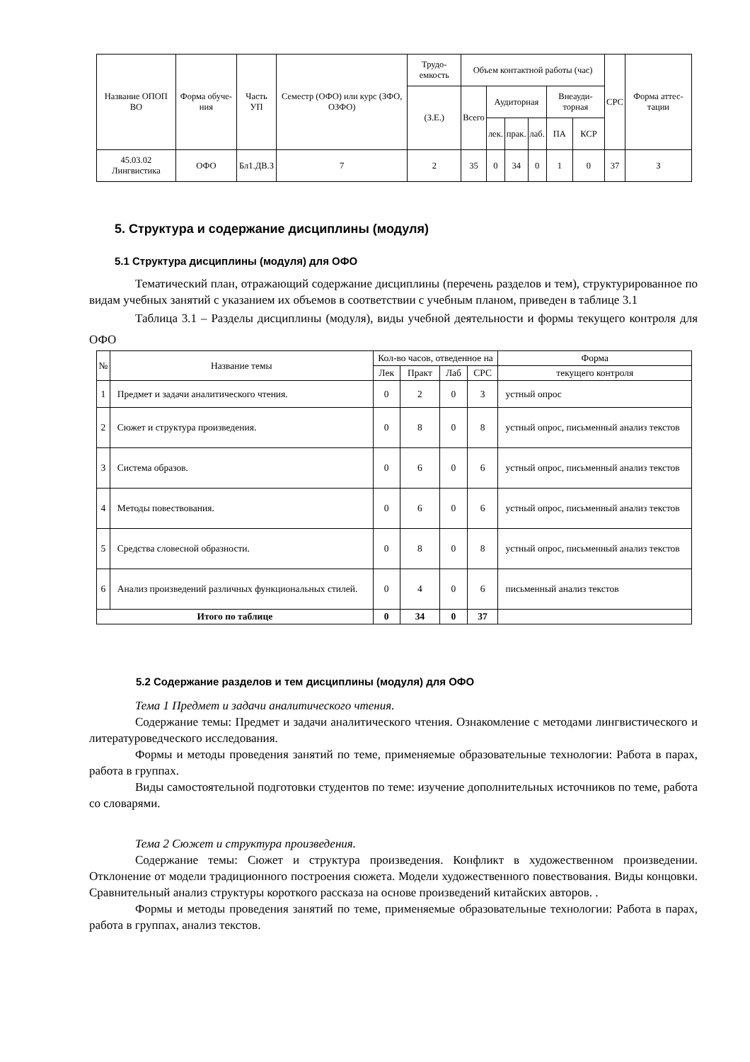| Название ОПОП ВО | Форма обуче-ния | Часть УП | Семестр (ОФО) или курс (ЗФО, ОЗФО) | Трудо-емкость | Объем контактной работы (час) | | | | | | СРС | Форма аттес-тации |
| | | | | (З.Е.) | Всего | Аудиторная | | | Внеауди-торная | | | |
| | | | | | | лек. | прак. | лаб. | ПА | КСР | | |
| 45.03.02 Лингвистика | ОФО | Бл1.ДВ.З | 7 | 2 | 35 | 0 | 34 | 0 | 1 | 0 | 37 | З |
5. Структура и содержание дисциплины (модуля)
5.1 Структура дисциплины (модуля) для ОФО
Тематический план, отражающий содержание дисциплины (перечень разделов и тем), структурированное по видам учебных занятий с указанием их объемов в соответствии с учебным планом, приведен в таблице 3.1
Таблица 3.1 – Разделы дисциплины (модуля), виды учебной деятельности и формы текущего контроля для ОФО
| № | Название темы | Кол-во часов, отведенное на | | | | Форма |
| | | Лек | Практ | Лаб | СРС | текущего контроля |
| 1 | Предмет и задачи аналитического чтения. | 0 | 2 | 0 | 3 | устный опрос |
| 2 | Сюжет и структура произведения. | 0 | 8 | 0 | 8 | устный опрос, письменный анализ текстов |
| 3 | Система образов. | 0 | 6 | 0 | 6 | устный опрос, письменный анализ текстов |
| 4 | Методы повествования. | 0 | 6 | 0 | 6 | устный опрос, письменный анализ текстов |
| 5 | Средства словесной образности. | 0 | 8 | 0 | 8 | устный опрос, письменный анализ текстов |
| 6 | Анализ произведений различных функциональных стилей. | 0 | 4 | 0 | 6 | письменный анализ текстов |
| Итого по таблице | | 0 | 34 | 0 | 37 | |
5.2 Содержание разделов и тем дисциплины (модуля) для ОФО
Тема 1 Предмет и задачи аналитического чтения.
Содержание темы: Предмет и задачи аналитического чтения. Ознакомление с методами лингвистического и литературоведческого исследования.
Формы и методы проведения занятий по теме, применяемые образовательные технологии: Работа в парах, работа в группах.
Виды самостоятельной подготовки студентов по теме: изучение дополнительных источников по теме, работа со словарями.
Тема 2 Сюжет и структура произведения.
Содержание темы: Сюжет и структура произведения. Конфликт в художественном произведении. Отклонение от модели традиционного построения сюжета. Модели художественного повествования. Виды концовки. Сравнительный анализ структуры короткого рассказа на основе произведений китайских авторов. .
Формы и методы проведения занятий по теме, применяемые образовательные технологии: Работа в парах, работа в группах, анализ текстов.